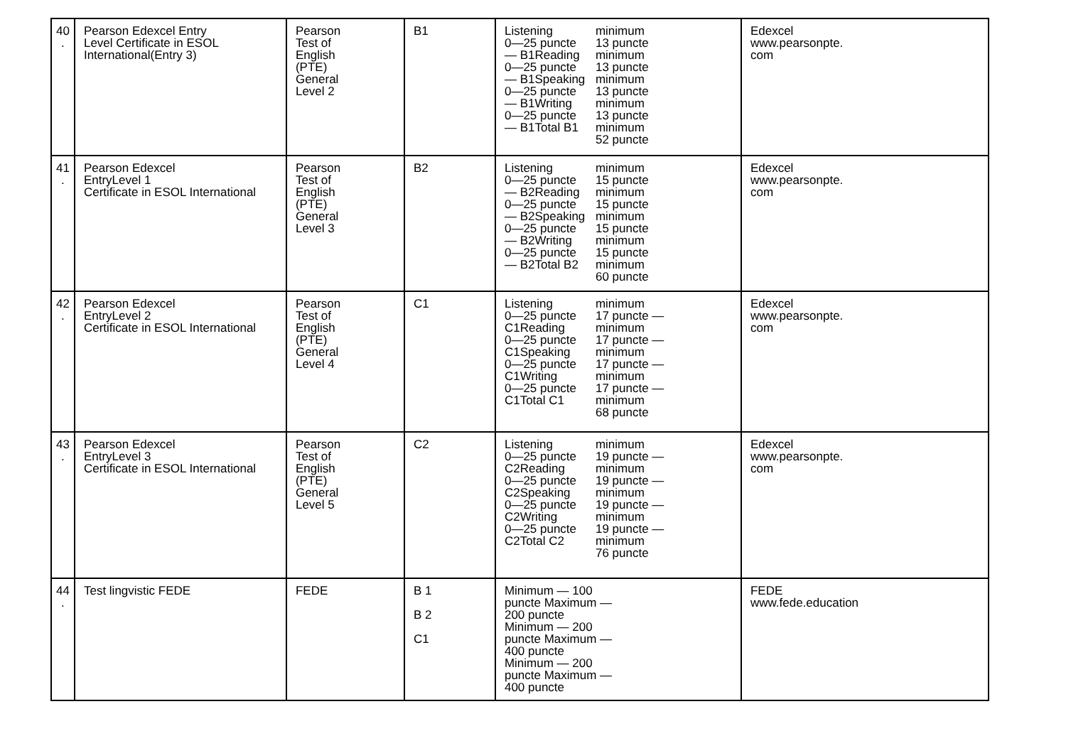| 40 . | Pearson Edexcel Entry Level Certificate in ESOL International(Entry 3) | Pearson Test of English (PTE) General Level 2 | B1 | Listening 0—25 puncte — B1Reading 0—25 puncte — B1Speaking 0—25 puncte — B1Writing 0—25 puncte — B1Total B1 minimum 13 puncte minimum 13 puncte minimum 13 puncte minimum 13 puncte minimum 52 puncte | Edexcel www.pearsonpte. com |
| 41 . | Pearson Edexcel EntryLevel 1 Certificate in ESOL International | Pearson Test of English (PTE) General Level 3 | B2 | Listening 0—25 puncte — B2Reading 0—25 puncte — B2Speaking 0—25 puncte — B2Writing 0—25 puncte — B2Total B2 minimum 15 puncte minimum 15 puncte minimum 15 puncte minimum 15 puncte minimum 60 puncte | Edexcel www.pearsonpte. com |
| 42 . | Pearson Edexcel EntryLevel 2 Certificate in ESOL International | Pearson Test of English (PTE) General Level 4 | C1 | Listening 0—25 puncte C1Reading 0—25 puncte C1Speaking 0—25 puncte C1Writing 0—25 puncte C1Total C1 minimum 17 puncte — minimum 17 puncte — minimum 17 puncte — minimum 17 puncte — minimum 68 puncte | Edexcel www.pearsonpte. com |
| 43 . | Pearson Edexcel EntryLevel 3 Certificate in ESOL International | Pearson Test of English (PTE) General Level 5 | C2 | Listening 0—25 puncte C2Reading 0—25 puncte C2Speaking 0—25 puncte C2Writing 0—25 puncte C2Total C2 minimum 19 puncte — minimum 19 puncte — minimum 19 puncte — minimum 19 puncte — minimum 76 puncte | Edexcel www.pearsonpte. com |
| 44 . | Test lingvistic FEDE | FEDE | B 1 B 2 C1 | Minimum — 100 puncte Maximum — 200 puncte Minimum — 200 puncte Maximum — 400 puncte Minimum — 200 puncte Maximum — 400 puncte | FEDE www.fede.education |